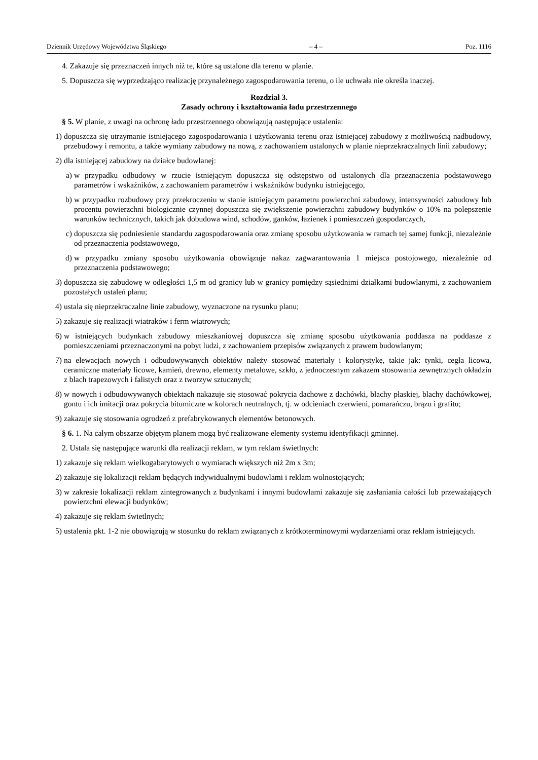Dziennik Urzędowy Województwa Śląskiego – 4 – Poz. 1116
4. Zakazuje się przeznaczeń innych niż te, które są ustalone dla terenu w planie.
5. Dopuszcza się wyprzedzająco realizację przynależnego zagospodarowania terenu, o ile uchwała nie określa inaczej.
Rozdział 3.
Zasady ochrony i kształtowania ładu przestrzennego
§ 5. W planie, z uwagi na ochronę ładu przestrzennego obowiązują następujące ustalenia:
1) dopuszcza się utrzymanie istniejącego zagospodarowania i użytkowania terenu oraz istniejącej zabudowy z możliwością nadbudowy, przebudowy i remontu, a także wymiany zabudowy na nową, z zachowaniem ustalonych w planie nieprzekraczalnych linii zabudowy;
2) dla istniejącej zabudowy na działce budowlanej:
a) w przypadku odbudowy w rzucie istniejącym dopuszcza się odstępstwo od ustalonych dla przeznaczenia podstawowego parametrów i wskaźników, z zachowaniem parametrów i wskaźników budynku istniejącego,
b) w przypadku rozbudowy przy przekroczeniu w stanie istniejącym parametru powierzchni zabudowy, intensywności zabudowy lub procentu powierzchni biologicznie czynnej dopuszcza się zwiększenie powierzchni zabudowy budynków o 10% na polepszenie warunków technicznych, takich jak dobudowa wind, schodów, ganków, łazienek i pomieszczeń gospodarczych,
c) dopuszcza się podniesienie standardu zagospodarowania oraz zmianę sposobu użytkowania w ramach tej samej funkcji, niezależnie od przeznaczenia podstawowego,
d) w przypadku zmiany sposobu użytkowania obowiązuje nakaz zagwarantowania 1 miejsca postojowego, niezależnie od przeznaczenia podstawowego;
3) dopuszcza się zabudowę w odległości 1,5 m od granicy lub w granicy pomiędzy sąsiednimi działkami budowlanymi, z zachowaniem pozostałych ustaleń planu;
4) ustala się nieprzekraczalne linie zabudowy, wyznaczone na rysunku planu;
5) zakazuje się realizacji wiatraków i ferm wiatrowych;
6) w istniejących budynkach zabudowy mieszkaniowej dopuszcza się zmianę sposobu użytkowania poddasza na poddasze z pomieszczeniami przeznaczonymi na pobyt ludzi, z zachowaniem przepisów związanych z prawem budowlanym;
7) na elewacjach nowych i odbudowywanych obiektów należy stosować materiały i kolorystykę, takie jak: tynki, cegła licowa, ceramiczne materiały licowe, kamień, drewno, elementy metalowe, szkło, z jednoczesnym zakazem stosowania zewnętrznych okładzin z blach trapezowych i falistych oraz z tworzyw sztucznych;
8) w nowych i odbudowywanych obiektach nakazuje się stosować pokrycia dachowe z dachówki, blachy płaskiej, blachy dachówkowej, gontu i ich imitacji oraz pokrycia bitumiczne w kolorach neutralnych, tj. w odcieniach czerwieni, pomarańczu, brązu i grafitu;
9) zakazuje się stosowania ogrodzeń z prefabrykowanych elementów betonowych.
§ 6. 1. Na całym obszarze objętym planem mogą być realizowane elementy systemu identyfikacji gminnej.
2. Ustala się następujące warunki dla realizacji reklam, w tym reklam świetlnych:
1) zakazuje się reklam wielkogabarytowych o wymiarach większych niż 2m x 3m;
2) zakazuje się lokalizacji reklam będących indywidualnymi budowlami i reklam wolnostojących;
3) w zakresie lokalizacji reklam zintegrowanych z budynkami i innymi budowlami zakazuje się zasłaniania całości lub przeważających powierzchni elewacji budynków;
4) zakazuje się reklam świetlnych;
5) ustalenia pkt. 1-2 nie obowiązują w stosunku do reklam związanych z krótkoterminowymi wydarzeniami oraz reklam istniejących.